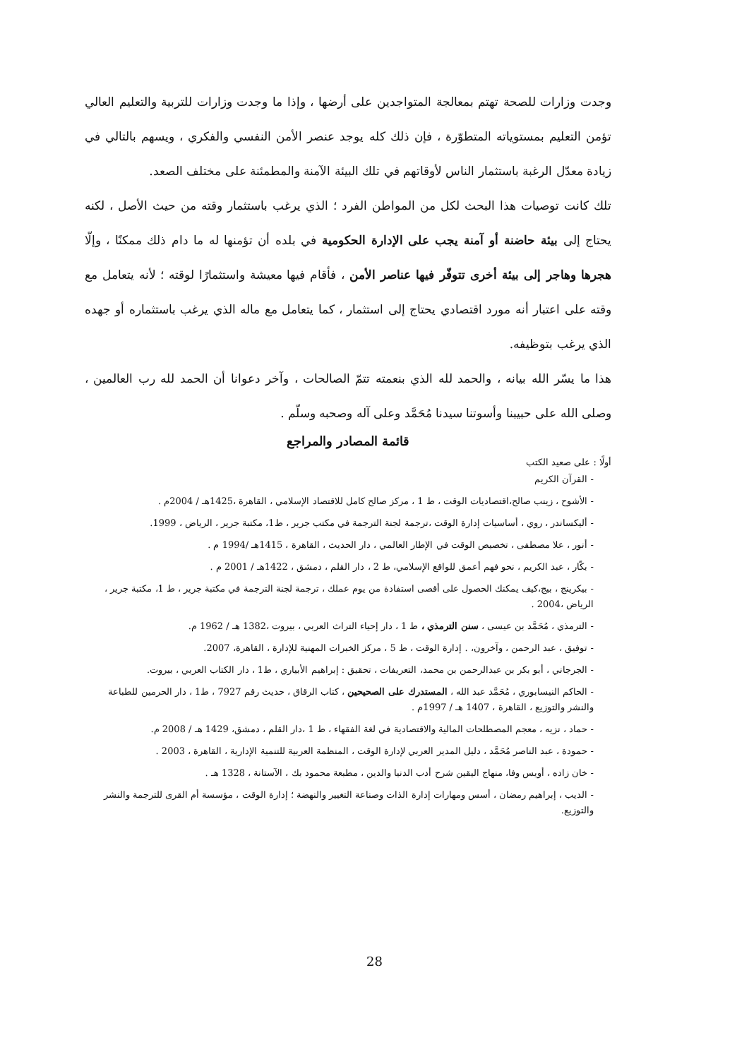وجدت وزارات للصحة تهتم بمعالجة المتواجدين على أرضها ، وإذا ما وجدت وزارات للتربية والتعليم العالي تؤمن التعليم بمستوياته المتطوّرة ، فإن ذلك كله يوجد عنصر الأمن النفسي والفكري ، ويسهم بالتالي في زيادة معدّل الرغبة باستثمار الناس لأوقاتهم في تلك البيئة الآمنة والمطمئنة على مختلف الصعد.
تلك كانت توصيات هذا البحث لكل من المواطن الفرد ؛ الذي يرغب باستثمار وقته من حيث الأصل ، لكنه يحتاج إلى بيئة حاضنة أو آمنة يجب على الإدارة الحكومية في بلده أن تؤمنها له ما دام ذلك ممكنًا ، وإلّا هجرها وهاجر إلى بيئة أخرى تتوفّر فيها عناصر الأمن ، فأقام فيها معيشة واستثمارًا لوقته ؛ لأنه يتعامل مع وقته على اعتبار أنه مورد اقتصادي يحتاج إلى استثمار ، كما يتعامل مع ماله الذي يرغب باستثماره أو جهده الذي يرغب بتوظيفه.
هذا ما يسّر الله بيانه ، والحمد لله الذي بنعمته تتمّ الصالحات ، وآخر دعوانا أن الحمد لله رب العالمين ، وصلى الله على حبيبنا وأسوتنا سيدنا مُحَمَّد وعلى آله وصحبه وسلّم .
قائمة المصادر والمراجع
أولًا : على صعيد الكتب
- القرآن الكريم
- الأشوح ، زينب صالح،اقتصاديات الوقت ، ط 1 ، مركز صالح كامل للاقتصاد الإسلامي ، القاهرة ،1425هـ / 2004م .
- أليكساندر ، روي ، أساسيات إدارة الوقت ،ترجمة لجنة الترجمة في مكتب جرير ، ط1، مكتبة جرير ، الرياض ، 1999.
- أنور ، علا مصطفى ، تخصيص الوقت في الإطار العالمي ، دار الحديث ، القاهرة ، 1415هـ /1994 م .
- بكّار ، عبد الكريم ، نحو فهم أعمق للواقع الإسلامي، ط 2 ، دار القلم ، دمشق ، 1422هـ / 2001 م .
- بيكرينج ، بيج،كيف يمكنك الحصول على أقصى استفادة من يوم عملك ، ترجمة لجنة الترجمة في مكتبة جرير ، ط 1، مكتبة جرير ، الرياض ،2004 .
- الترمذي ، مُحَمَّد بن عيسى ، سنن الترمذي ، ط 1 ، دار إحياء التراث العربي ، بيروت ،1382 هـ / 1962 م.
- توفيق ، عبد الرحمن ، وآخرون، . إدارة الوقت ، ط 5 ، مركز الخبرات المهنية للإدارة ، القاهرة، 2007.
- الجرجاني ، أبو بكر بن عبدالرحمن بن محمد، التعريفات ، تحقيق : إبراهيم الأبياري ، ط1 ، دار الكتاب العربي ، بيروت.
- الحاكم النيسابوري ، مُحَمَّد عبد الله ، المستدرك على الصحيحين ، كتاب الرقاق ، حديث رقم 7927 ، ط1 ، دار الحرمين للطباعة والنشر والتوزيع ، القاهرة ، 1407 هـ / 1997م .
- حماد ، نزيه ، معجم المصطلحات المالية والاقتصادية في لغة الفقهاء ، ط 1 ،دار القلم ، دمشق، 1429 هـ / 2008 م.
- حمودة ، عبد الناصر مُحَمَّد ، دليل المدير العربي لإدارة الوقت ، المنظمة العربية للتنمية الإدارية ، القاهرة ، 2003 .
- خان زاده ، أويس وفا، منهاج اليقين شرح أدب الدنيا والدين ، مطبعة محمود بك ، الآستانة ، 1328 هـ .
- الديب ، إبراهيم رمضان ، أسس ومهارات إدارة الذات وصناعة التغيير والنهضة ؛ إدارة الوقت ، مؤسسة أم القرى للترجمة والنشر والتوزيع.
28